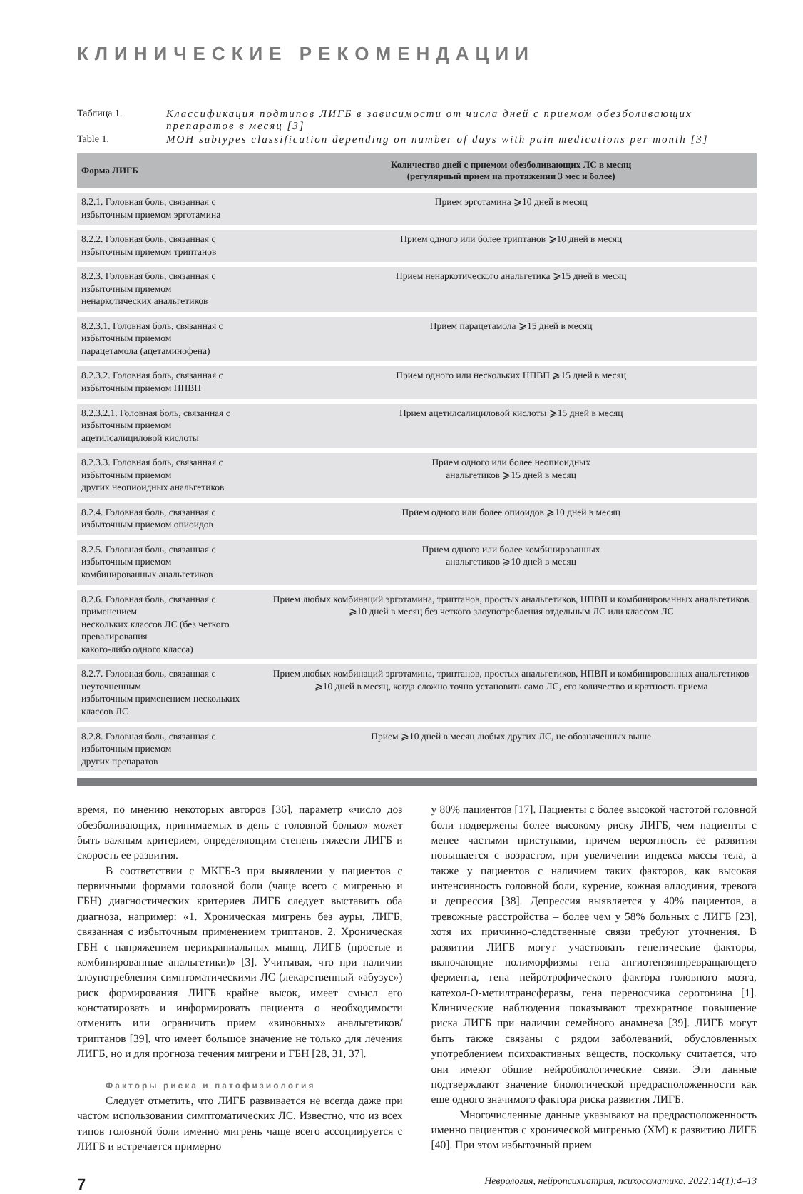КЛИНИЧЕСКИЕ РЕКОМЕНДАЦИИ
Таблица 1. Классификация подтипов ЛИГБ в зависимости от числа дней с приемом обезболивающих препаратов в месяц [3]
Table 1. MOH subtypes classification depending on number of days with pain medications per month [3]
| Форма ЛИГБ | Количество дней с приемом обезболивающих ЛС в месяц (регулярный прием на протяжении 3 мес и более) |
| --- | --- |
| 8.2.1. Головная боль, связанная с избыточным приемом эрготамина | Прием эрготамина ⩾10 дней в месяц |
| 8.2.2. Головная боль, связанная с избыточным приемом триптанов | Прием одного или более триптанов ⩾10 дней в месяц |
| 8.2.3. Головная боль, связанная с избыточным приемом ненаркотических анальгетиков | Прием ненаркотического анальгетика ⩾15 дней в месяц |
| 8.2.3.1. Головная боль, связанная с избыточным приемом парацетамола (ацетаминофена) | Прием парацетамола ⩾15 дней в месяц |
| 8.2.3.2. Головная боль, связанная с избыточным приемом НПВП | Прием одного или нескольких НПВП ⩾15 дней в месяц |
| 8.2.3.2.1. Головная боль, связанная с избыточным приемом ацетилсалициловой кислоты | Прием ацетилсалициловой кислоты ⩾15 дней в месяц |
| 8.2.3.3. Головная боль, связанная с избыточным приемом других неопиоидных анальгетиков | Прием одного или более неопиоидных анальгетиков ⩾15 дней в месяц |
| 8.2.4. Головная боль, связанная с избыточным приемом опиоидов | Прием одного или более опиоидов ⩾10 дней в месяц |
| 8.2.5. Головная боль, связанная с избыточным приемом комбинированных анальгетиков | Прием одного или более комбинированных анальгетиков ⩾10 дней в месяц |
| 8.2.6. Головная боль, связанная с применением нескольких классов ЛС (без четкого превалирования какого-либо одного класса) | Прием любых комбинаций эрготамина, триптанов, простых анальгетиков, НПВП и комбинированных анальгетиков ⩾10 дней в месяц без четкого злоупотребления отдельным ЛС или классом ЛС |
| 8.2.7. Головная боль, связанная с неуточненным избыточным применением нескольких классов ЛС | Прием любых комбинаций эрготамина, триптанов, простых анальгетиков, НПВП и комбинированных анальгетиков ⩾10 дней в месяц, когда сложно точно установить само ЛС, его количество и кратность приема |
| 8.2.8. Головная боль, связанная с избыточным приемом других препаратов | Прием ⩾10 дней в месяц любых других ЛС, не обозначенных выше |
время, по мнению некоторых авторов [36], параметр «число доз обезболивающих, принимаемых в день с головной болью» может быть важным критерием, определяющим степень тяжести ЛИГБ и скорость ее развития.
В соответствии с МКГБ-3 при выявлении у пациентов с первичными формами головной боли (чаще всего с мигренью и ГБН) диагностических критериев ЛИГБ следует выставить оба диагноза, например: «1. Хроническая мигрень без ауры, ЛИГБ, связанная с избыточным применением триптанов. 2. Хроническая ГБН с напряжением перикраниальных мышц, ЛИГБ (простые и комбинированные анальгетики)» [3]. Учитывая, что при наличии злоупотребления симптоматическими ЛС (лекарственный «абузус») риск формирования ЛИГБ крайне высок, имеет смысл его констатировать и информировать пациента о необходимости отменить или ограничить прием «виновных» анальгетиков/триптанов [39], что имеет большое значение не только для лечения ЛИГБ, но и для прогноза течения мигрени и ГБН [28, 31, 37].
Факторы риска и патофизиология
Следует отметить, что ЛИГБ развивается не всегда даже при частом использовании симптоматических ЛС. Известно, что из всех типов головной боли именно мигрень чаще всего ассоциируется с ЛИГБ и встречается примерно
у 80% пациентов [17]. Пациенты с более высокой частотой головной боли подвержены более высокому риску ЛИГБ, чем пациенты с менее частыми приступами, причем вероятность ее развития повышается с возрастом, при увеличении индекса массы тела, а также у пациентов с наличием таких факторов, как высокая интенсивность головной боли, курение, кожная аллодиния, тревога и депрессия [38]. Депрессия выявляется у 40% пациентов, а тревожные расстройства – более чем у 58% больных с ЛИГБ [23], хотя их причинно-следственные связи требуют уточнения. В развитии ЛИГБ могут участвовать генетические факторы, включающие полиморфизмы гена ангиотензинпревращающего фермента, гена нейротрофического фактора головного мозга, катехол-О-метилтрансферазы, гена переносчика серотонина [1]. Клинические наблюдения показывают трехкратное повышение риска ЛИГБ при наличии семейного анамнеза [39]. ЛИГБ могут быть также связаны с рядом заболеваний, обусловленных употреблением психоактивных веществ, поскольку считается, что они имеют общие нейробиологические связи. Эти данные подтверждают значение биологической предрасположенности как еще одного значимого фактора риска развития ЛИГБ.
Многочисленные данные указывают на предрасположенность именно пациентов с хронической мигренью (ХМ) к развитию ЛИГБ [40]. При этом избыточный прием
7 Неврология, нейропсихиатрия, психосоматика. 2022;14(1):4–13